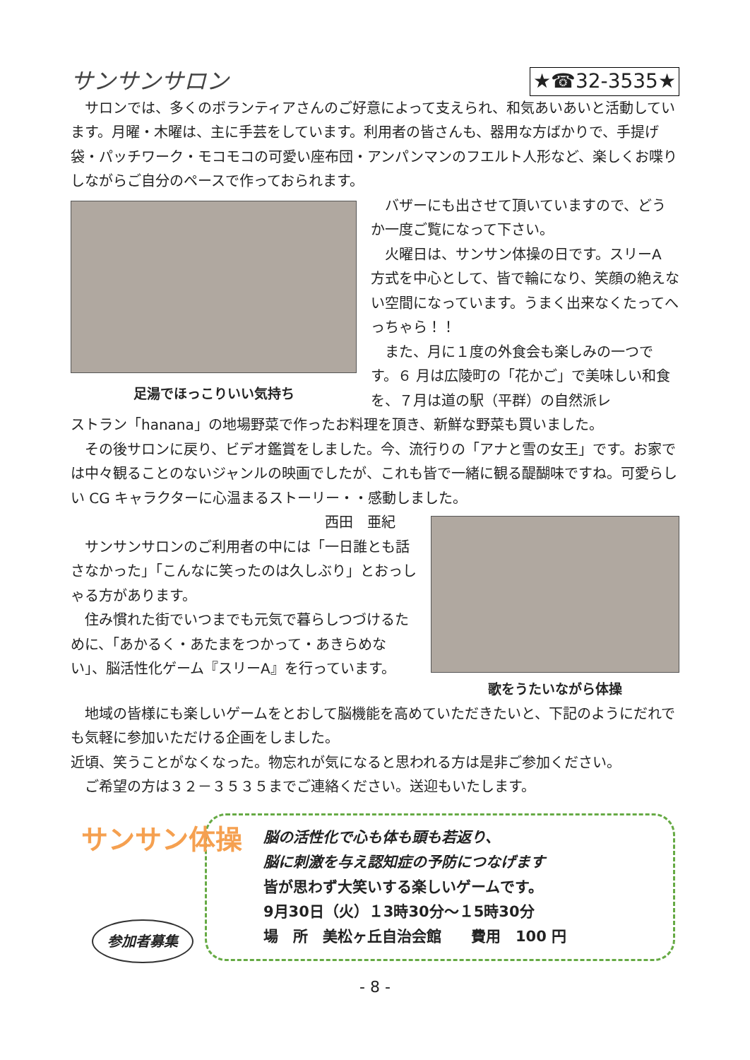サンサンサロン ★☎32-3535★
　サロンでは、多くのボランティアさんのご好意によって支えられ、和気あいあいと活動しています。月曜・木曜は、主に手芸をしています。利用者の皆さんも、器用な方ばかりで、手提げ袋・パッチワーク・モコモコの可愛い座布団・アンパンマンのフエルト人形など、楽しくお喋りしながらご自分のペースで作っておられます。
足湯でほっこりいい気持ち
　バザーにも出させて頂いていますので、どうか一度ご覧になって下さい。
　火曜日は、サンサン体操の日です。スリーA 方式を中心として、皆で輪になり、笑顔の絶えない空間になっています。うまく出来なくたってへっちゃら！！
　また、月に１度の外食会も楽しみの一つです。６ 月は広陵町の「花かご」で美味しい和食を、７月は道の駅（平群）の自然派レ
ストラン「hanana」の地場野菜で作ったお料理を頂き、新鮮な野菜も買いました。
　その後サロンに戻り、ビデオ鑑賞をしました。今、流行りの「アナと雪の女王」です。お家では中々観ることのないジャンルの映画でしたが、これも皆で一緒に観る醍醐味ですね。可愛らしい CG キャラクターに心温まるストーリー・・感動しました。
西田　亜紀
　サンサンサロンのご利用者の中には「一日誰とも話さなかった」「こんなに笑ったのは久しぶり」とおっしゃる方があります。
　住み慣れた街でいつまでも元気で暮らしつづけるために、「あかるく・あたまをつかって・あきらめない」、脳活性化ゲーム『スリーA』を行っています。
歌をうたいながら体操
　地域の皆様にも楽しいゲームをとおして脳機能を高めていただきたいと、下記のようにだれでも気軽に参加いただける企画をしました。
近頃、笑うことがなくなった。物忘れが気になると思われる方は是非ご参加ください。
　ご希望の方は３２－３５３５までご連絡ください。送迎もいたします。
サンサン体操
参加者募集
脳の活性化で心も体も頭も若返り、
脳に刺激を与え認知症の予防につなげます
皆が思わず大笑いする楽しいゲームです。
9月30日（火）１3時30分～１5時30分
場　所　美松ヶ丘自治会館　　費用　100 円
- 8 -